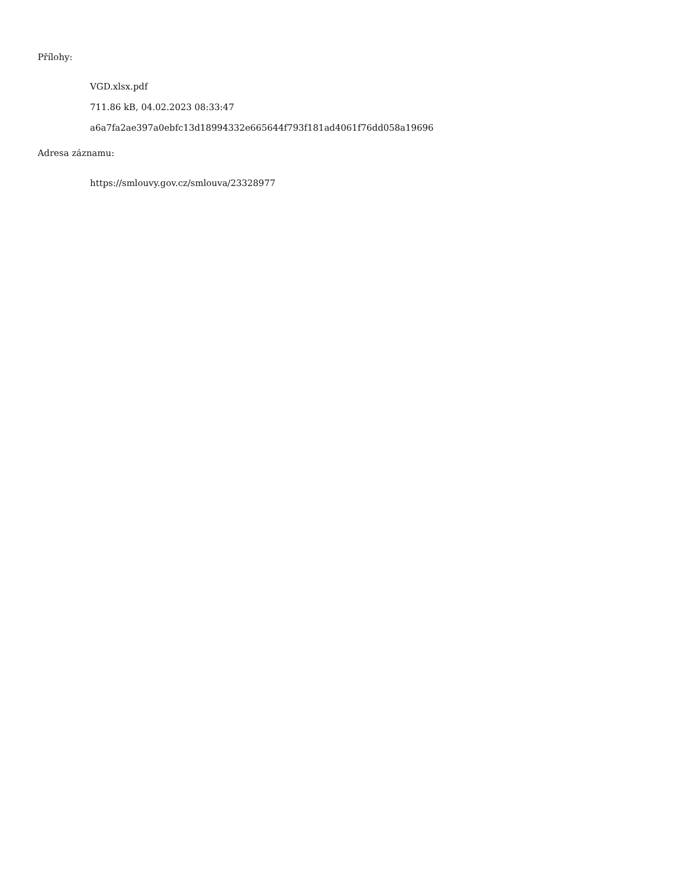Přílohy:
VGD.xlsx.pdf
711.86 kB, 04.02.2023 08:33:47
a6a7fa2ae397a0ebfc13d18994332e665644f793f181ad4061f76dd058a19696
Adresa záznamu:
https://smlouvy.gov.cz/smlouva/23328977